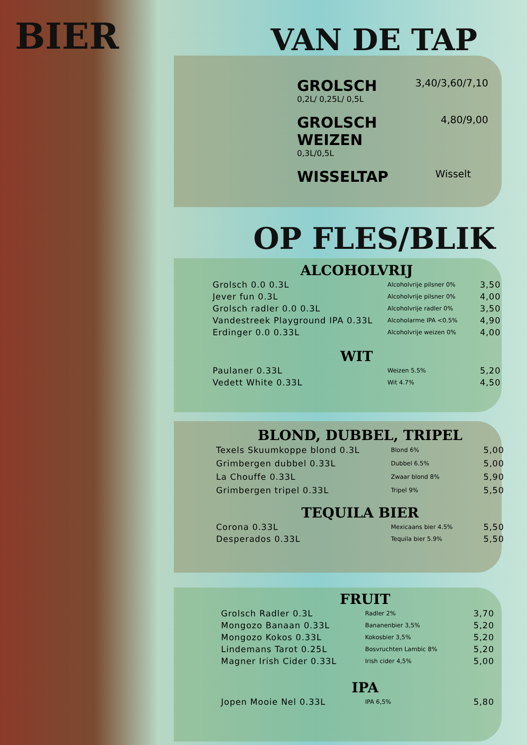BIER VAN DE TAP
GROLSCH 3,40/3,60/7,10
0,2L/ 0,25L/ 0,5L
GROLSCH WEIZEN 4,80/9,00
0,3L/0,5L
WISSELTAP Wisselt
OP FLES/BLIK
ALCOHOLVRIJ
Grolsch 0.0 0.3L Alcoholvrije pilsner 0% 3,50
Jever fun 0.3L Alcoholvrije pilsner 0% 4,00
Grolsch radler 0.0 0.3L Alcoholvrije radler 0% 3,50
Vandestreek Playground IPA 0.33L Alcoholarme IPA <0.5% 4,90
Erdinger 0.0 0.33L Alcoholvrije weizen 0% 4,00
WIT
Paulaner 0.33L Weizen 5.5% 5,20
Vedett White 0.33L Wit 4.7% 4,50
BLOND, DUBBEL, TRIPEL
Texels Skuumkoppe blond 0.3L Blond 6% 5,00
Grimbergen dubbel 0.33L Dubbel 6.5% 5,00
La Chouffe 0.33L Zwaar blond 8% 5,90
Grimbergen tripel 0.33L Tripel 9% 5,50
TEQUILA BIER
Corona 0.33L Mexicaans bier 4.5% 5,50
Desperados 0.33L Tequila bier 5.9% 5,50
FRUIT
Grolsch Radler 0.3L Radler 2% 3,70
Mongozo Banaan 0.33L Bananenbier 3,5% 5,20
Mongozo Kokos 0.33L Kokosbier 3,5% 5,20
Lindemans Tarot 0.25L Bosvruchten Lambic 8% 5,20
Magner Irish Cider 0.33L Irish cider 4,5% 5,00
IPA
Jopen Mooie Nel 0.33L IPA 6,5% 5,80